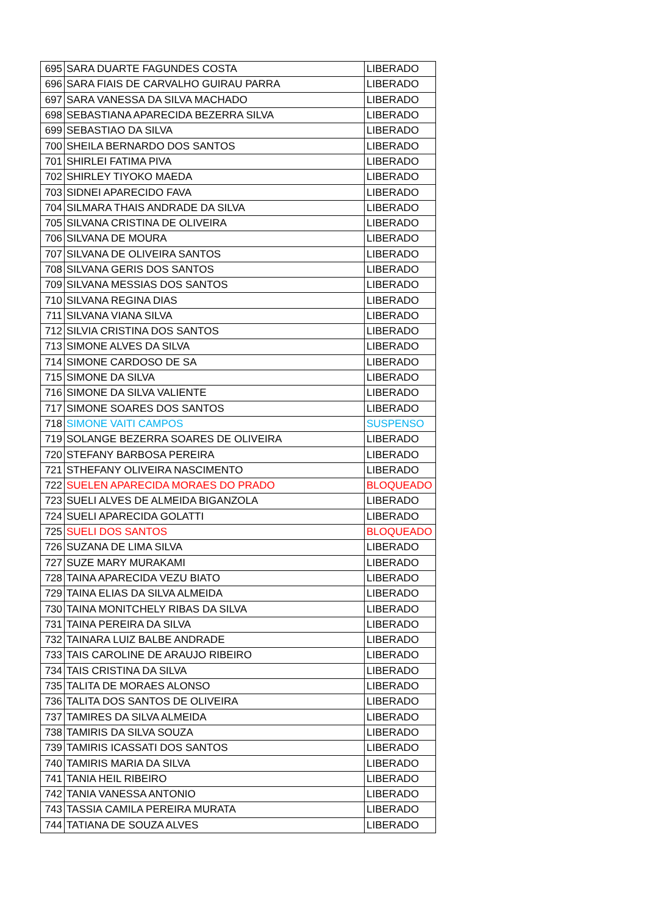| 695 | SARA DUARTE FAGUNDES COSTA | LIBERADO |
| 696 | SARA FIAIS DE CARVALHO GUIRAU PARRA | LIBERADO |
| 697 | SARA VANESSA DA SILVA MACHADO | LIBERADO |
| 698 | SEBASTIANA APARECIDA BEZERRA SILVA | LIBERADO |
| 699 | SEBASTIAO DA SILVA | LIBERADO |
| 700 | SHEILA BERNARDO DOS SANTOS | LIBERADO |
| 701 | SHIRLEI FATIMA PIVA | LIBERADO |
| 702 | SHIRLEY TIYOKO MAEDA | LIBERADO |
| 703 | SIDNEI APARECIDO FAVA | LIBERADO |
| 704 | SILMARA THAIS ANDRADE DA SILVA | LIBERADO |
| 705 | SILVANA CRISTINA DE OLIVEIRA | LIBERADO |
| 706 | SILVANA DE MOURA | LIBERADO |
| 707 | SILVANA DE OLIVEIRA SANTOS | LIBERADO |
| 708 | SILVANA GERIS DOS SANTOS | LIBERADO |
| 709 | SILVANA MESSIAS DOS SANTOS | LIBERADO |
| 710 | SILVANA REGINA DIAS | LIBERADO |
| 711 | SILVANA VIANA SILVA | LIBERADO |
| 712 | SILVIA CRISTINA DOS SANTOS | LIBERADO |
| 713 | SIMONE ALVES DA SILVA | LIBERADO |
| 714 | SIMONE CARDOSO DE SA | LIBERADO |
| 715 | SIMONE DA SILVA | LIBERADO |
| 716 | SIMONE DA SILVA VALIENTE | LIBERADO |
| 717 | SIMONE SOARES DOS SANTOS | LIBERADO |
| 718 | SIMONE VAITI CAMPOS | SUSPENSO |
| 719 | SOLANGE BEZERRA SOARES DE OLIVEIRA | LIBERADO |
| 720 | STEFANY BARBOSA PEREIRA | LIBERADO |
| 721 | STHEFANY OLIVEIRA NASCIMENTO | LIBERADO |
| 722 | SUELEN APARECIDA MORAES DO PRADO | BLOQUEADO |
| 723 | SUELI ALVES DE ALMEIDA BIGANZOLA | LIBERADO |
| 724 | SUELI APARECIDA GOLATTI | LIBERADO |
| 725 | SUELI DOS SANTOS | BLOQUEADO |
| 726 | SUZANA DE LIMA SILVA | LIBERADO |
| 727 | SUZE MARY MURAKAMI | LIBERADO |
| 728 | TAINA APARECIDA VEZU BIATO | LIBERADO |
| 729 | TAINA ELIAS DA SILVA ALMEIDA | LIBERADO |
| 730 | TAINA MONITCHELY RIBAS DA SILVA | LIBERADO |
| 731 | TAINA PEREIRA DA SILVA | LIBERADO |
| 732 | TAINARA LUIZ BALBE ANDRADE | LIBERADO |
| 733 | TAIS CAROLINE DE ARAUJO RIBEIRO | LIBERADO |
| 734 | TAIS CRISTINA DA SILVA | LIBERADO |
| 735 | TALITA DE MORAES ALONSO | LIBERADO |
| 736 | TALITA DOS SANTOS DE OLIVEIRA | LIBERADO |
| 737 | TAMIRES DA SILVA ALMEIDA | LIBERADO |
| 738 | TAMIRIS DA SILVA SOUZA | LIBERADO |
| 739 | TAMIRIS ICASSATI DOS SANTOS | LIBERADO |
| 740 | TAMIRIS MARIA DA SILVA | LIBERADO |
| 741 | TANIA HEIL RIBEIRO | LIBERADO |
| 742 | TANIA VANESSA ANTONIO | LIBERADO |
| 743 | TASSIA CAMILA PEREIRA MURATA | LIBERADO |
| 744 | TATIANA DE SOUZA ALVES | LIBERADO |